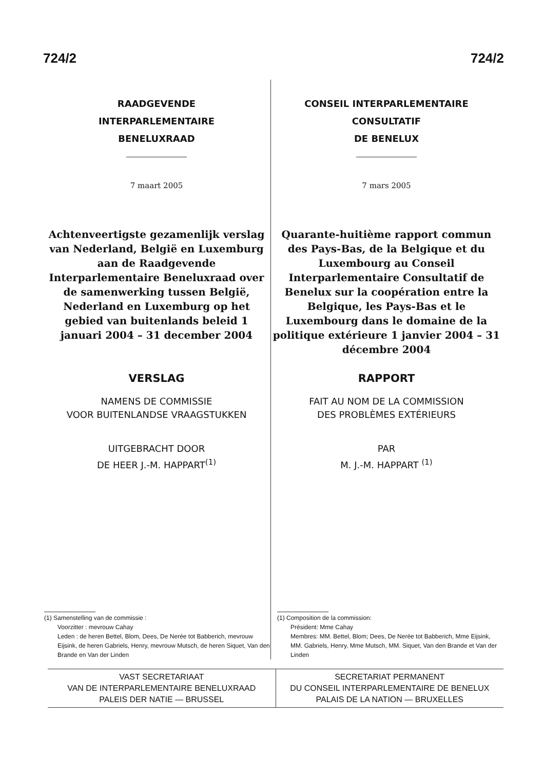724/2 724/2
RAADGEVENDE
INTERPARLEMENTAIRE
BENELUXRAAD
7 maart 2005
Achtenveertigste gezamenlijk verslag van Nederland, België en Luxemburg aan de Raadgevende Interparlementaire Beneluxraad over de samenwerking tussen België, Nederland en Luxemburg op het gebied van buitenlands beleid 1 januari 2004 – 31 december 2004
VERSLAG
NAMENS DE COMMISSIE
VOOR BUITENLANDSE VRAAGSTUKKEN
UITGEBRACHT DOOR
DE HEER J.-M. HAPPART<sup>(1)</sup>
(1) Samenstelling van de commissie :
Voorzitter : mevrouw Cahay
Leden : de heren Bettel, Blom, Dees, De Nerée tot Babberich, mevrouw Eijsink, de heren Gabriels, Henry, mevrouw Mutsch, de heren Siquet, Van den Brande en Van der Linden
CONSEIL INTERPARLEMENTAIRE
CONSULTATIF
DE BENELUX
7 mars 2005
Quarante-huitième rapport commun des Pays-Bas, de la Belgique et du Luxembourg au Conseil Interparlementaire Consultatif de Benelux sur la coopération entre la Belgique, les Pays-Bas et le Luxembourg dans le domaine de la politique extérieure 1 janvier 2004 – 31 décembre 2004
RAPPORT
FAIT AU NOM DE LA COMMISSION
DES PROBLÈMES EXTÉRIEURS
PAR
M. J.-M. HAPPART <sup>(1)</sup>
(1) Composition de la commission:
Président: Mme Cahay
Membres: MM. Bettel, Blom; Dees, De Nerée tot Babberich, Mme Eijsink, MM. Gabriels, Henry, Mme Mutsch, MM. Siquet, Van den Brande et Van der Linden
VAST SECRETARIAAT
VAN DE INTERPARLEMENTAIRE BENELUXRAAD
PALEIS DER NATIE — BRUSSEL
SECRETARIAT PERMANENT
DU CONSEIL INTERPARLEMENTAIRE DE BENELUX
PALAIS DE LA NATION — BRUXELLES